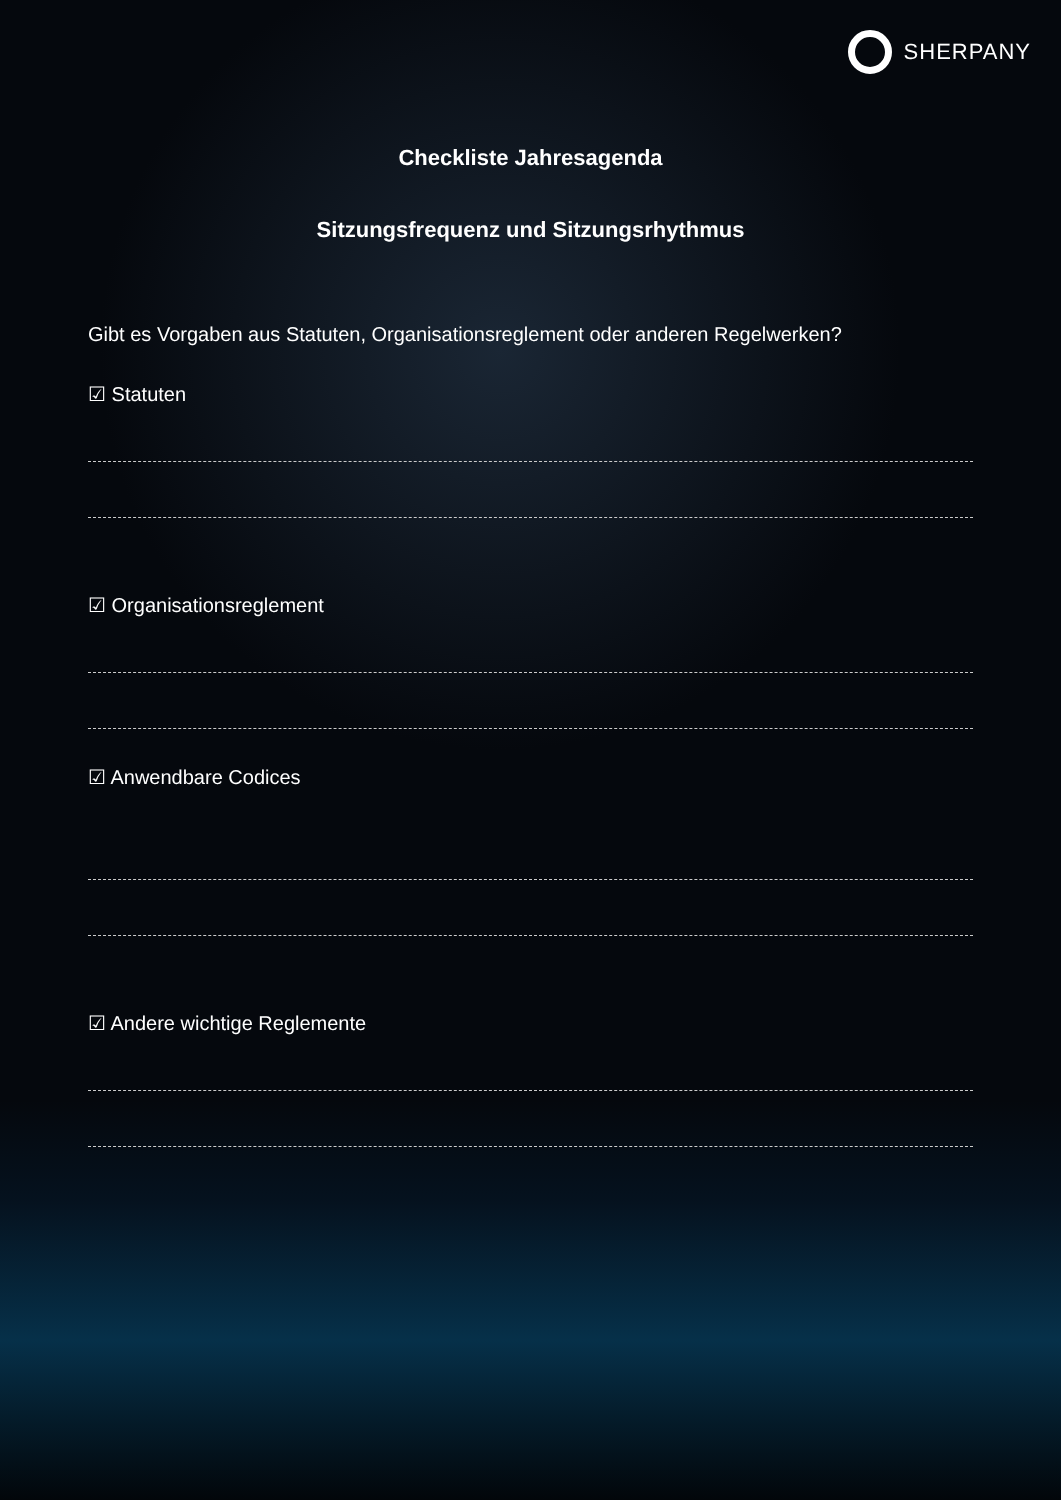SHERPANY
Checkliste Jahresagenda
Sitzungsfrequenz und Sitzungsrhythmus
Gibt es Vorgaben aus Statuten, Organisationsreglement oder anderen Regelwerken?
☑ Statuten
☑ Organisationsreglement
☑ Anwendbare Codices
☑ Andere wichtige Reglemente